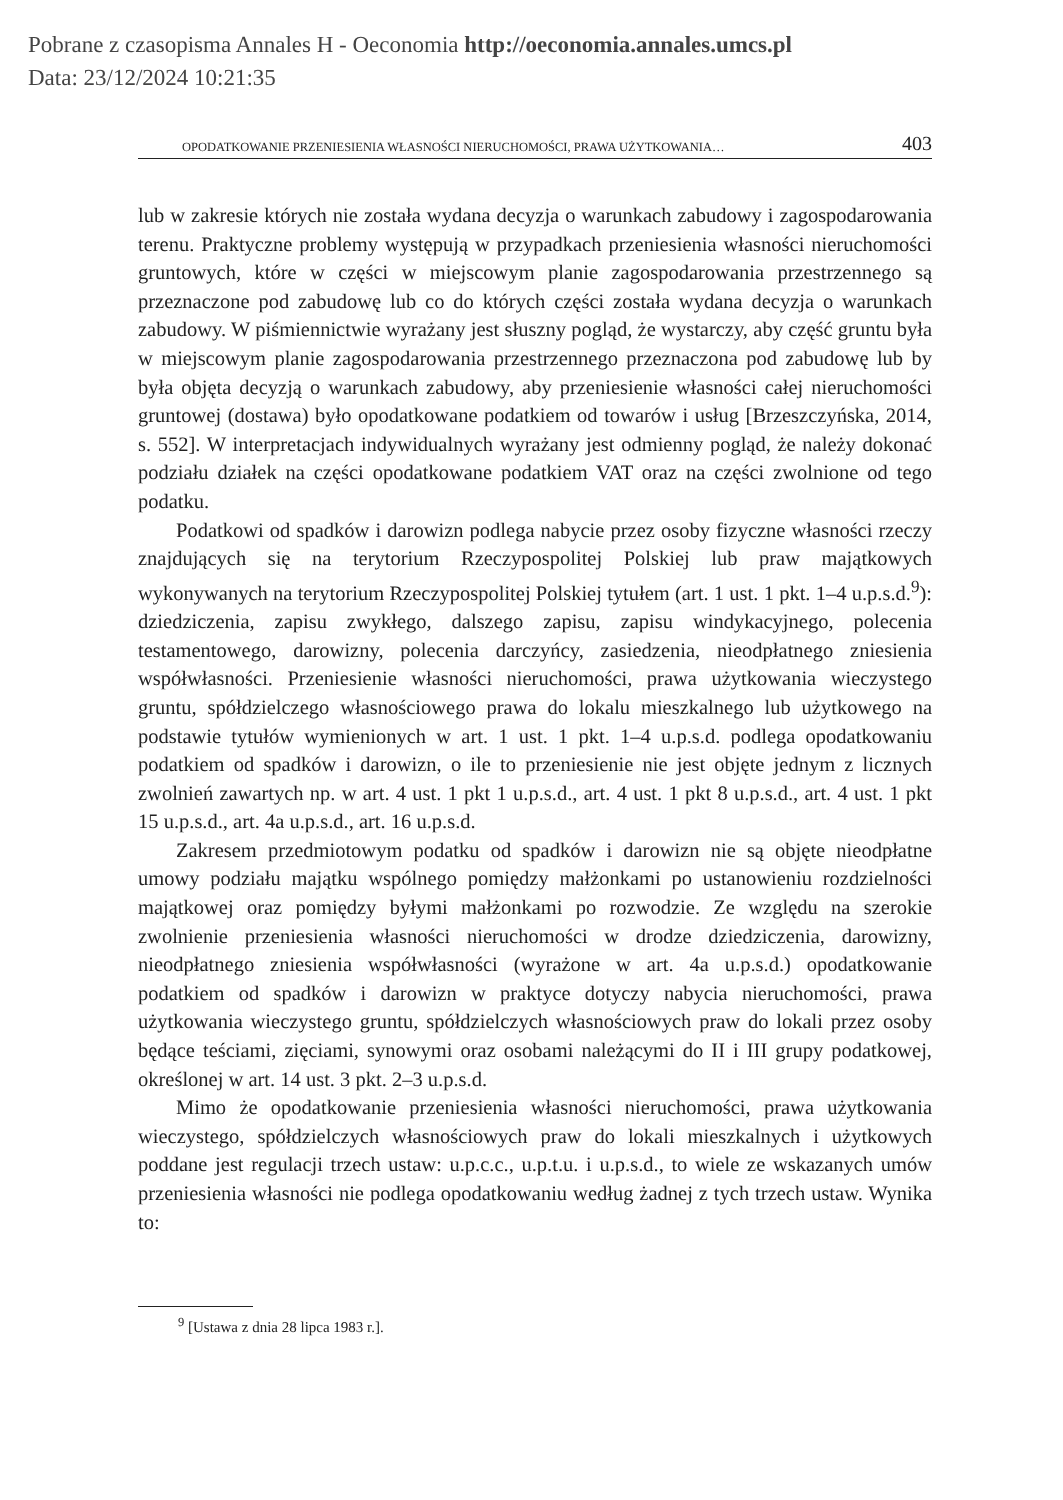Pobrane z czasopisma Annales H - Oeconomia http://oeconomia.annales.umcs.pl
Data: 23/12/2024 10:21:35
OPODATKOWANIE PRZENIESIENIA WŁASNOŚCI NIERUCHOMOŚCI, PRAWA UŻYTKOWANIA… 403
lub w zakresie których nie została wydana decyzja o warunkach zabudowy i zagospodarowania terenu. Praktyczne problemy występują w przypadkach przeniesienia własności nieruchomości gruntowych, które w części w miejscowym planie zagospodarowania przestrzennego są przeznaczone pod zabudowę lub co do których części została wydana decyzja o warunkach zabudowy. W piśmiennictwie wyrażany jest słuszny pogląd, że wystarczy, aby część gruntu była w miejscowym planie zagospodarowania przestrzennego przeznaczona pod zabudowę lub by była objęta decyzją o warunkach zabudowy, aby przeniesienie własności całej nieruchomości gruntowej (dostawa) było opodatkowane podatkiem od towarów i usług [Brzeszczyńska, 2014, s. 552]. W interpretacjach indywidualnych wyrażany jest odmienny pogląd, że należy dokonać podziału działek na części opodatkowane podatkiem VAT oraz na części zwolnione od tego podatku.
Podatkowi od spadków i darowizn podlega nabycie przez osoby fizyczne własności rzeczy znajdujących się na terytorium Rzeczypospolitej Polskiej lub praw majątkowych wykonywanych na terytorium Rzeczypospolitej Polskiej tytułem (art. 1 ust. 1 pkt. 1–4 u.p.s.d.<sup>9</sup>): dziedziczenia, zapisu zwykłego, dalszego zapisu, zapisu windykacyjnego, polecenia testamentowego, darowizny, polecenia darczyńcy, zasiedzenia, nieodpłatnego zniesienia współwłasności. Przeniesienie własności nieruchomości, prawa użytkowania wieczystego gruntu, spółdzielczego własnościowego prawa do lokalu mieszkalnego lub użytkowego na podstawie tytułów wymienionych w art. 1 ust. 1 pkt. 1–4 u.p.s.d. podlega opodatkowaniu podatkiem od spadków i darowizn, o ile to przeniesienie nie jest objęte jednym z licznych zwolnień zawartych np. w art. 4 ust. 1 pkt 1 u.p.s.d., art. 4 ust. 1 pkt 8 u.p.s.d., art. 4 ust. 1 pkt 15 u.p.s.d., art. 4a u.p.s.d., art. 16 u.p.s.d.
Zakresem przedmiotowym podatku od spadków i darowizn nie są objęte nieodpłatne umowy podziału majątku wspólnego pomiędzy małżonkami po ustanowieniu rozdzielności majątkowej oraz pomiędzy byłymi małżonkami po rozwodzie. Ze względu na szerokie zwolnienie przeniesienia własności nieruchomości w drodze dziedziczenia, darowizny, nieodpłatnego zniesienia współwłasności (wyrażone w art. 4a u.p.s.d.) opodatkowanie podatkiem od spadków i darowizn w praktyce dotyczy nabycia nieruchomości, prawa użytkowania wieczystego gruntu, spółdzielczych własnościowych praw do lokali przez osoby będące teściami, zięciami, synowymi oraz osobami należącymi do II i III grupy podatkowej, określonej w art. 14 ust. 3 pkt. 2–3 u.p.s.d.
Mimo że opodatkowanie przeniesienia własności nieruchomości, prawa użytkowania wieczystego, spółdzielczych własnościowych praw do lokali mieszkalnych i użytkowych poddane jest regulacji trzech ustaw: u.p.c.c., u.p.t.u. i u.p.s.d., to wiele ze wskazanych umów przeniesienia własności nie podlega opodatkowaniu według żadnej z tych trzech ustaw. Wynika to:
<sup>9</sup> [Ustawa z dnia 28 lipca 1983 r.].